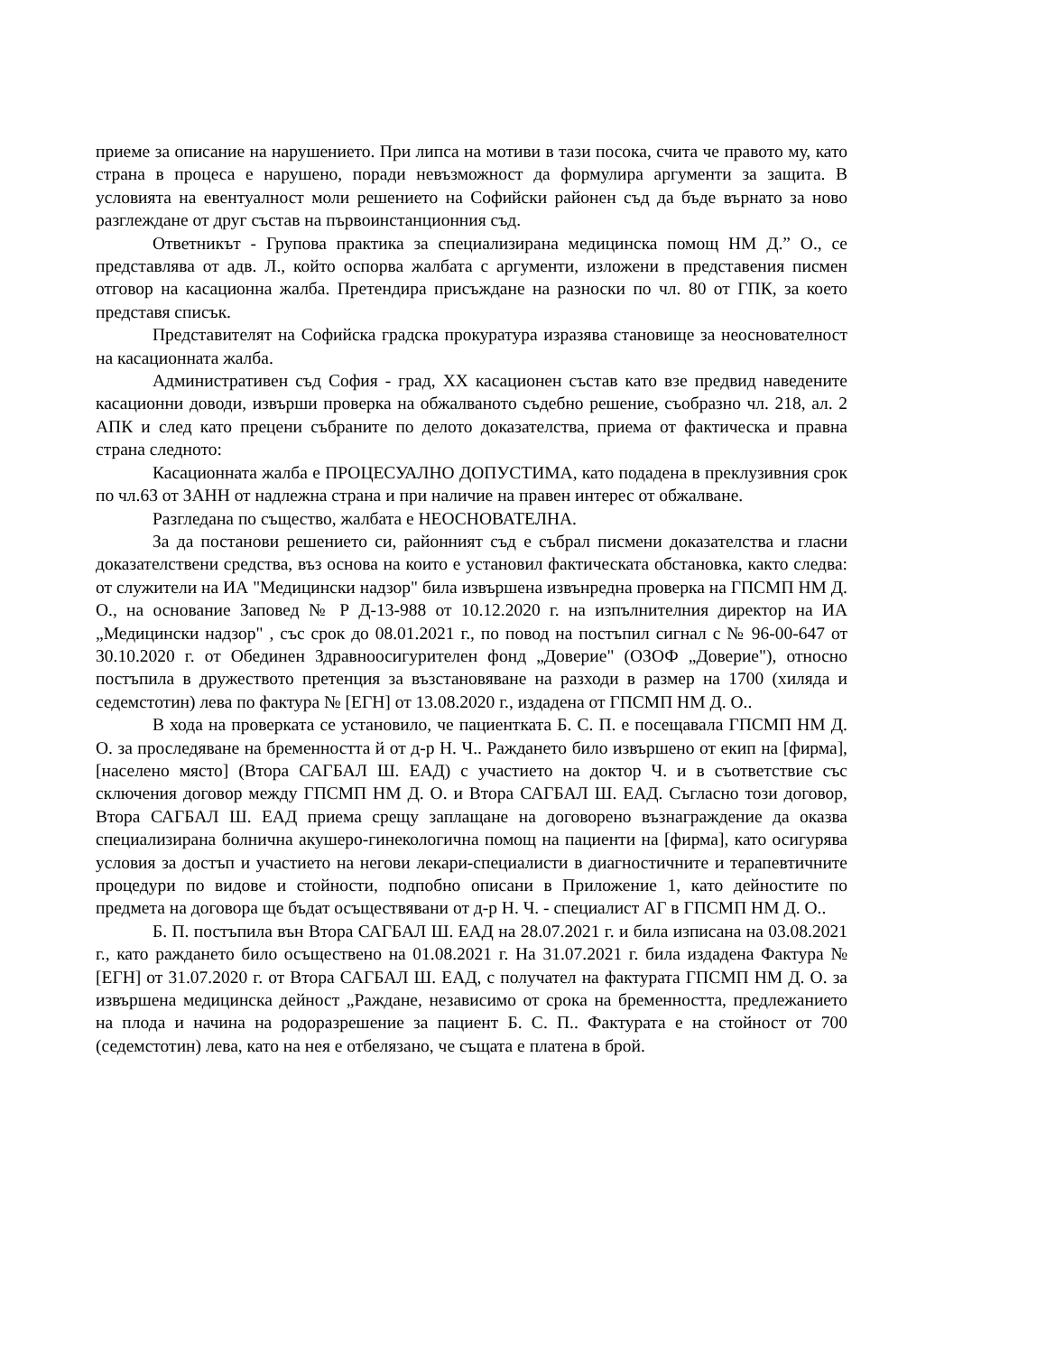приеме за описание на нарушението. При липса на мотиви в тази посока, счита че правото му, като страна в процеса е нарушено, поради невъзможност да формулира аргументи за защита. В условията на евентуалност моли решението на Софийски районен съд да бъде върнато за ново разглеждане от друг състав на първоинстанционния съд.
Ответникът - Групова практика за специализирана медицинска помощ НМ Д.” О., се представлява от адв. Л., който оспорва жалбата с аргументи, изложени в представения писмен отговор на касационна жалба. Претендира присъждане на разноски по чл. 80 от ГПК, за което представя списък.
Представителят на Софийска градска прокуратура изразява становище за неоснователност на касационната жалба.
Административен съд София - град, XX касационен състав като взе предвид наведените касационни доводи, извърши проверка на обжалваното съдебно решение, съобразно чл. 218, ал. 2 АПК и след като прецени събраните по делото доказателства, приема от фактическа и правна страна следното:
Касационната жалба е ПРОЦЕСУАЛНО ДОПУСТИМА, като подадена в преклузивния срок по чл.63 от ЗАНН от надлежна страна и при наличие на правен интерес от обжалване.
Разгледана по същество, жалбата е НЕОСНОВАТЕЛНА.
За да постанови решението си, районният съд е събрал писмени доказателства и гласни доказателствени средства, въз основа на които е установил фактическата обстановка, както следва: от служители на ИА "Медицински надзор" била извършена извънредна проверка на ГПСМП НМ Д. О., на основание Заповед № Р Д-13-988 от 10.12.2020 г. на изпълнителния директор на ИА „Медицински надзор" , със срок до 08.01.2021 г., по повод на постъпил сигнал с № 96-00-647 от 30.10.2020 г. от Обединен Здравноосигурителен фонд „Доверие" (ОЗОФ „Доверие"), относно постъпила в дружеството претенция за възстановяване на разходи в размер на 1700 (хиляда и седемстотин) лева по фактура № [ЕГН] от 13.08.2020 г., издадена от ГПСМП НМ Д. О..
В хода на проверката се установило, че пациентката Б. С. П. е посещавала ГПСМП НМ Д. О. за проследяване на бременността й от д-р Н. Ч.. Раждането било извършено от екип на [фирма], [населено място] (Втора САГБАЛ Ш. ЕАД) с участието на доктор Ч. и в съответствие със сключения договор между ГПСМП НМ Д. О. и Втора САГБАЛ Ш. ЕАД. Съгласно този договор, Втора САГБАЛ Ш. ЕАД приема срещу заплащане на договорено възнаграждение да оказва специализирана болнична акушеро-гинекологична помощ на пациенти на [фирма], като осигурява условия за достъп и участието на негови лекари-специалисти в диагностичните и терапевтичните процедури по видове и стойности, подпобно описани в Приложение 1, като дейностите по предмета на договора ще бъдат осъществявани от д-р Н. Ч. - специалист АГ в ГПСМП НМ Д. О..
Б. П. постъпила вън Втора САГБАЛ Ш. ЕАД на 28.07.2021 г. и била изписана на 03.08.2021 г., като раждането било осъществено на 01.08.2021 г. На 31.07.2021 г. била издадена Фактура № [ЕГН] от 31.07.2020 г. от Втора САГБАЛ Ш. ЕАД, с получател на фактурата ГПСМП НМ Д. О. за извършена медицинска дейност „Раждане, независимо от срока на бременността, предлежанието на плода и начина на родоразрешение за пациент Б. С. П.. Фактурата е на стойност от 700 (седемстотин) лева, като на нея е отбелязано, че същата е платена в брой.